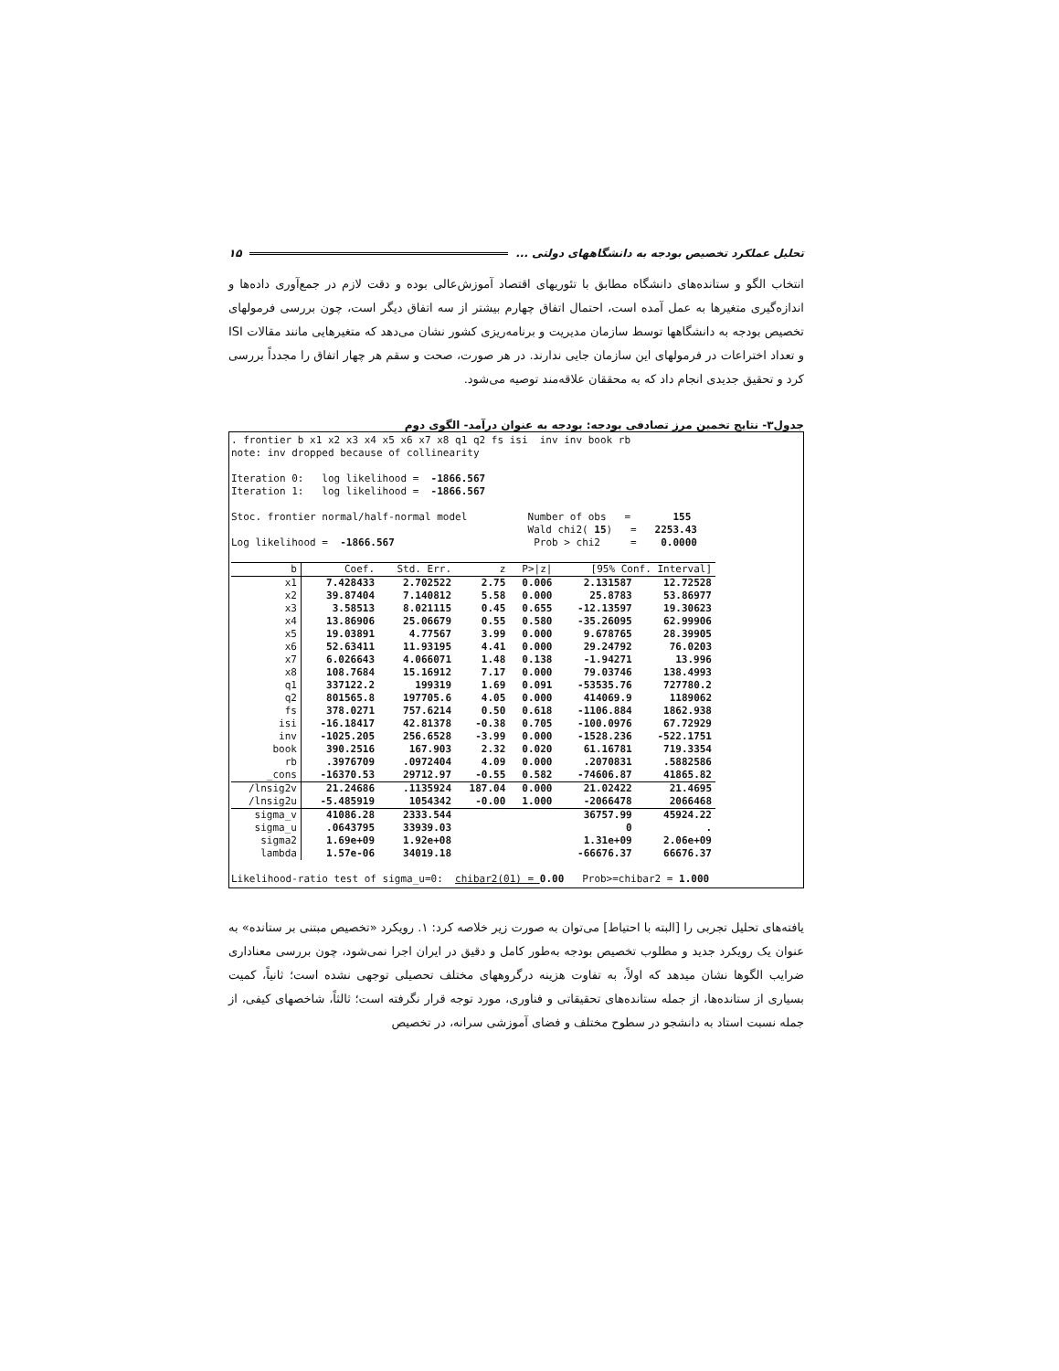تحلیل عملکرد تخصیص بودجه به دانشگاههای دولتی ... ۱۵
انتخاب الگو و ستانده‌های دانشگاه مطابق با تئوریهای اقتصاد آموزش‌عالی بوده و دقت لازم در جمع‌آوری داده‌ها و اندازه‌گیری متغیرها به عمل آمده است، احتمال اتفاق چهارم بیشتر از سه اتفاق دیگر است، چون بررسی فرمولهای تخصیص بودجه به دانشگاهها توسط سازمان مدیریت و برنامه‌ریزی کشور نشان می‌دهد که متغیرهایی مانند مقالات ISI و تعداد اختراعات در فرمولهای این سازمان جایی ندارند. در هر صورت، صحت و سقم هر چهار اتفاق را مجدداً بررسی کرد و تحقیق جدیدی انجام داد که به محققان علاقه‌مند توصیه می‌شود.
جدول۳- نتایج تخمین مرز تصادفی بودجه: بودجه به عنوان درآمد- الگوی دوم
. frontier b x1 x2 x3 x4 x5 x6 x7 x8 q1 q2 fs isi inv inv book rb note: inv dropped because of collinearity Iteration 0: log likelihood = -1866.567 Iteration 1: log likelihood = -1866.567 Stoc. frontier normal/half-normal model Number of obs = 155 Wald chi2( 15) = 2253.43 Log likelihood = -1866.567 Prob > chi2 = 0.0000
| b | Coef. | Std. Err. | z | P>/z/ | [95% Conf. Interval] | |
| --- | --- | --- | --- | --- | --- | --- |
| x1 | 7.428433 | 2.702522 | 2.75 | 0.006 | 2.131587 | 12.72528 |
| x2 | 39.87404 | 7.140812 | 5.58 | 0.000 | 25.8783 | 53.86977 |
| x3 | 3.58513 | 8.021115 | 0.45 | 0.655 | -12.13597 | 19.30623 |
| x4 | 13.86906 | 25.06679 | 0.55 | 0.580 | -35.26095 | 62.99906 |
| x5 | 19.03891 | 4.77567 | 3.99 | 0.000 | 9.678765 | 28.39905 |
| x6 | 52.63411 | 11.93195 | 4.41 | 0.000 | 29.24792 | 76.0203 |
| x7 | 6.026643 | 4.066071 | 1.48 | 0.138 | -1.94271 | 13.996 |
| x8 | 108.7684 | 15.16912 | 7.17 | 0.000 | 79.03746 | 138.4993 |
| q1 | 337122.2 | 199319 | 1.69 | 0.091 | -53535.76 | 727780.2 |
| q2 | 801565.8 | 197705.6 | 4.05 | 0.000 | 414069.9 | 1189062 |
| fs | 378.0271 | 757.6214 | 0.50 | 0.618 | -1106.884 | 1862.938 |
| isi | -16.18417 | 42.81378 | -0.38 | 0.705 | -100.0976 | 67.72929 |
| inv | -1025.205 | 256.6528 | -3.99 | 0.000 | -1528.236 | -522.1751 |
| book | 390.2516 | 167.903 | 2.32 | 0.020 | 61.16781 | 719.3354 |
| rb | .3976709 | .0972404 | 4.09 | 0.000 | .2070831 | .5882586 |
| _cons | -16370.53 | 29712.97 | -0.55 | 0.582 | -74606.87 | 41865.82 |
| /lnsig2v | 21.24686 | .1135924 | 187.04 | 0.000 | 21.02422 | 21.4695 |
| /lnsig2u | -5.485919 | 1054342 | -0.00 | 1.000 | -2066478 | 2066468 |
| sigma_v | 41086.28 | 2333.544 | | | 36757.99 | 45924.22 |
| sigma_u | .0643795 | 33939.03 | | | 0 | . |
| sigma2 | 1.69e+09 | 1.92e+08 | | | 1.31e+09 | 2.06e+09 |
| lambda | 1.57e-06 | 34019.18 | | | -66676.37 | 66676.37 |
Likelihood-ratio test of sigma_u=0: chibar2(01) = 0.00 Prob>=chibar2 = 1.000
یافته‌های تحلیل تجربی را [البته با احتیاط] می‌توان به صورت زیر خلاصه کرد: ۱. رویکرد «تخصیص مبتنی بر ستانده» به عنوان یک رویکرد جدید و مطلوب تخصیص بودجه به‌طور کامل و دقیق در ایران اجرا نمی‌شود، چون بررسی معناداری ضرایب الگوها نشان میدهد که اولاً، به تفاوت هزینه درگروههای مختلف تحصیلی توجهی نشده است؛ ثانیاً، کمیت بسیاری از ستانده‌ها، از جمله ستانده‌های تحقیقاتی و فناوری، مورد توجه قرار نگرفته است؛ ثالثاً، شاخصهای کیفی، از جمله نسبت استاد به دانشجو در سطوح مختلف و فضای آموزشی سرانه، در تخصیص